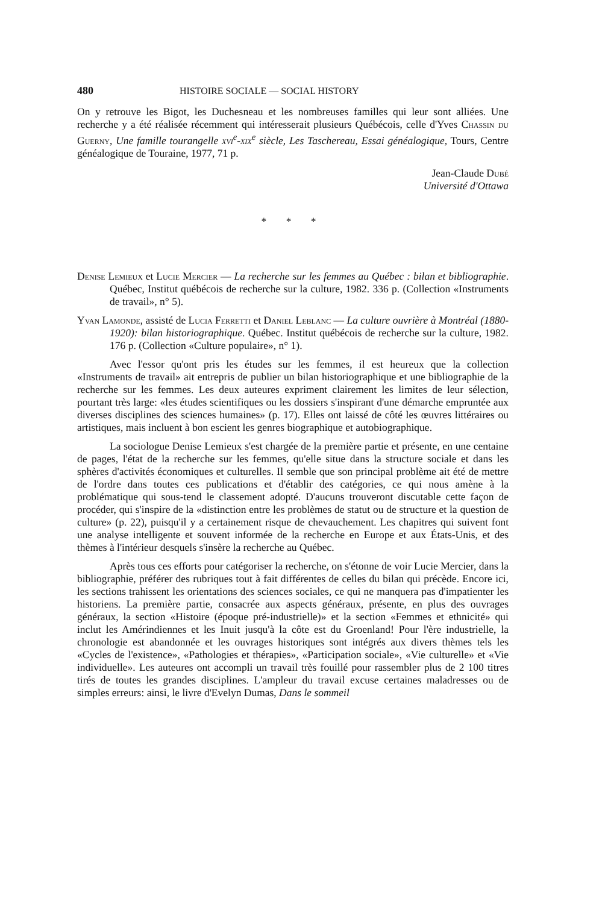480 HISTOIRE SOCIALE — SOCIAL HISTORY
On y retrouve les Bigot, les Duchesneau et les nombreuses familles qui leur sont alliées. Une recherche y a été réalisée récemment qui intéresserait plusieurs Québécois, celle d'Yves Chassin du Guerny, Une famille tourangelle xvi<sup>e</sup>-xix<sup>e</sup> siècle, Les Taschereau, Essai généalogique, Tours, Centre généalogique de Touraine, 1977, 71 p.
Jean-Claude Dubé
Université d'Ottawa
* * *
Denise Lemieux et Lucie Mercier — La recherche sur les femmes au Québec : bilan et bibliographie. Québec, Institut québécois de recherche sur la culture, 1982. 336 p. (Collection «Instruments de travail», n° 5).
Yvan Lamonde, assisté de Lucia Ferretti et Daniel Leblanc — La culture ouvrière à Montréal (1880-1920): bilan historiographique. Québec. Institut québécois de recherche sur la culture, 1982. 176 p. (Collection «Culture populaire», n° 1).
Avec l'essor qu'ont pris les études sur les femmes, il est heureux que la collection «Instruments de travail» ait entrepris de publier un bilan historiographique et une bibliographie de la recherche sur les femmes. Les deux auteures expriment clairement les limites de leur sélection, pourtant très large: «les études scientifiques ou les dossiers s'inspirant d'une démarche empruntée aux diverses disciplines des sciences humaines» (p. 17). Elles ont laissé de côté les œuvres littéraires ou artistiques, mais incluent à bon escient les genres biographique et autobiographique.
La sociologue Denise Lemieux s'est chargée de la première partie et présente, en une centaine de pages, l'état de la recherche sur les femmes, qu'elle situe dans la structure sociale et dans les sphères d'activités économiques et culturelles. Il semble que son principal problème ait été de mettre de l'ordre dans toutes ces publications et d'établir des catégories, ce qui nous amène à la problématique qui sous-tend le classement adopté. D'aucuns trouveront discutable cette façon de procéder, qui s'inspire de la «distinction entre les problèmes de statut ou de structure et la question de culture» (p. 22), puisqu'il y a certainement risque de chevauchement. Les chapitres qui suivent font une analyse intelligente et souvent informée de la recherche en Europe et aux États-Unis, et des thèmes à l'intérieur desquels s'insère la recherche au Québec.
Après tous ces efforts pour catégoriser la recherche, on s'étonne de voir Lucie Mercier, dans la bibliographie, préférer des rubriques tout à fait différentes de celles du bilan qui précède. Encore ici, les sections trahissent les orientations des sciences sociales, ce qui ne manquera pas d'impatienter les historiens. La première partie, consacrée aux aspects généraux, présente, en plus des ouvrages généraux, la section «Histoire (époque pré-industrielle)» et la section «Femmes et ethnicité» qui inclut les Amérindiennes et les Inuit jusqu'à la côte est du Groenland! Pour l'ère industrielle, la chronologie est abandonnée et les ouvrages historiques sont intégrés aux divers thèmes tels les «Cycles de l'existence», «Pathologies et thérapies», «Participation sociale», «Vie culturelle» et «Vie individuelle». Les auteures ont accompli un travail très fouillé pour rassembler plus de 2 100 titres tirés de toutes les grandes disciplines. L'ampleur du travail excuse certaines maladresses ou de simples erreurs: ainsi, le livre d'Evelyn Dumas, Dans le sommeil